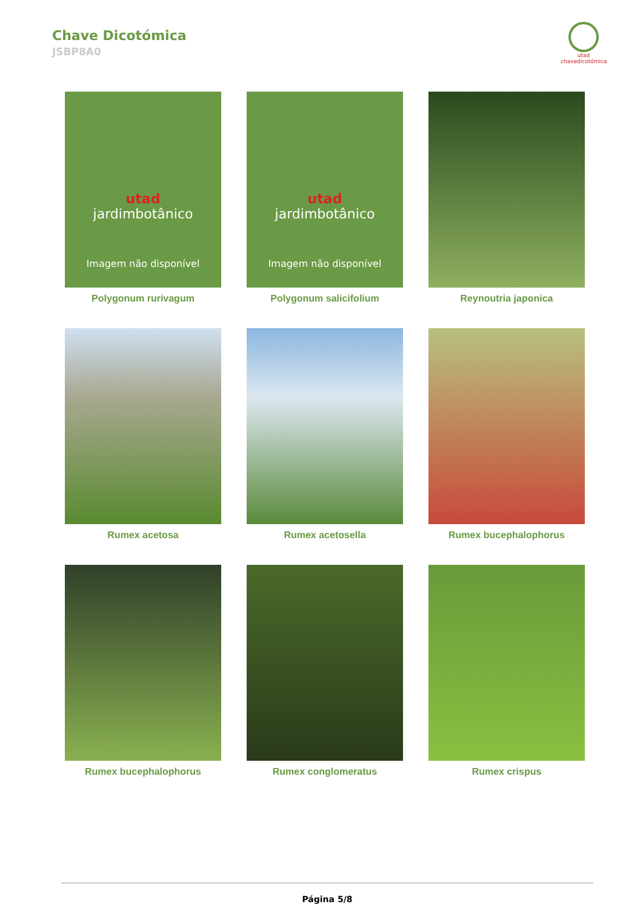Chave Dicotómica
JSBP8A0
utad
chavedicotómica
utad
jardimbotânico
Imagem não disponível
Polygonum rurivagum
utad
jardimbotânico
Imagem não disponível
Polygonum salicifolium
Reynoutria japonica
Rumex acetosa Rumex acetosella Rumex bucephalophorus
Rumex bucephalophorus Rumex conglomeratus Rumex crispus
Página 5/8